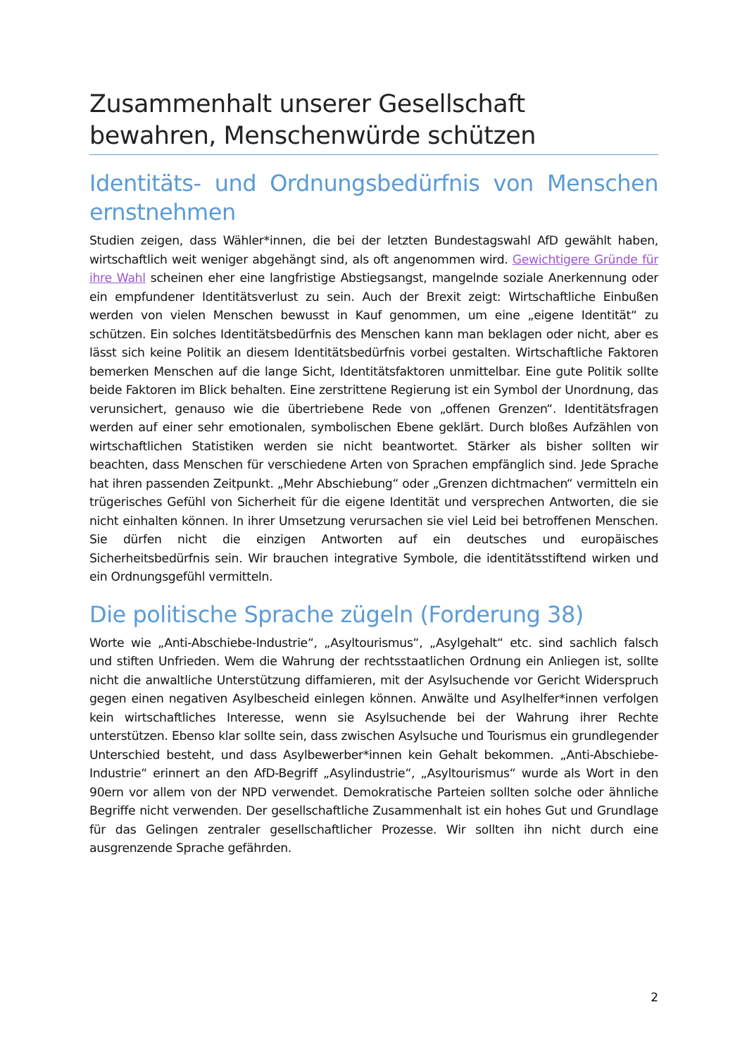Zusammenhalt unserer Gesellschaft bewahren, Menschenwürde schützen
Identitäts- und Ordnungsbedürfnis von Menschen ernstnehmen
Studien zeigen, dass Wähler*innen, die bei der letzten Bundestagswahl AfD gewählt haben, wirtschaftlich weit weniger abgehängt sind, als oft angenommen wird. Gewichtigere Gründe für ihre Wahl scheinen eher eine langfristige Abstiegsangst, mangelnde soziale Anerkennung oder ein empfundener Identitätsverlust zu sein. Auch der Brexit zeigt: Wirtschaftliche Einbußen werden von vielen Menschen bewusst in Kauf genommen, um eine „eigene Identität“ zu schützen. Ein solches Identitätsbedürfnis des Menschen kann man beklagen oder nicht, aber es lässt sich keine Politik an diesem Identitätsbedürfnis vorbei gestalten. Wirtschaftliche Faktoren bemerken Menschen auf die lange Sicht, Identitätsfaktoren unmittelbar. Eine gute Politik sollte beide Faktoren im Blick behalten. Eine zerstrittene Regierung ist ein Symbol der Unordnung, das verunsichert, genauso wie die übertriebene Rede von „offenen Grenzen“. Identitätsfragen werden auf einer sehr emotionalen, symbolischen Ebene geklärt. Durch bloßes Aufzählen von wirtschaftlichen Statistiken werden sie nicht beantwortet. Stärker als bisher sollten wir beachten, dass Menschen für verschiedene Arten von Sprachen empfänglich sind. Jede Sprache hat ihren passenden Zeitpunkt. „Mehr Abschiebung“ oder „Grenzen dichtmachen“ vermitteln ein trügerisches Gefühl von Sicherheit für die eigene Identität und versprechen Antworten, die sie nicht einhalten können. In ihrer Umsetzung verursachen sie viel Leid bei betroffenen Menschen. Sie dürfen nicht die einzigen Antworten auf ein deutsches und europäisches Sicherheitsbedürfnis sein. Wir brauchen integrative Symbole, die identitätsstiftend wirken und ein Ordnungsgefühl vermitteln.
Die politische Sprache zügeln (Forderung 38)
Worte wie „Anti-Abschiebe-Industrie“, „Asyltourismus“, „Asylgehalt“ etc. sind sachlich falsch und stiften Unfrieden. Wem die Wahrung der rechtsstaatlichen Ordnung ein Anliegen ist, sollte nicht die anwaltliche Unterstützung diffamieren, mit der Asylsuchende vor Gericht Widerspruch gegen einen negativen Asylbescheid einlegen können. Anwälte und Asylhelfer*innen verfolgen kein wirtschaftliches Interesse, wenn sie Asylsuchende bei der Wahrung ihrer Rechte unterstützen. Ebenso klar sollte sein, dass zwischen Asylsuche und Tourismus ein grundlegender Unterschied besteht, und dass Asylbewerber*innen kein Gehalt bekommen. „Anti-Abschiebe-Industrie“ erinnert an den AfD-Begriff „Asylindustrie“, „Asyltourismus“ wurde als Wort in den 90ern vor allem von der NPD verwendet. Demokratische Parteien sollten solche oder ähnliche Begriffe nicht verwenden. Der gesellschaftliche Zusammenhalt ist ein hohes Gut und Grundlage für das Gelingen zentraler gesellschaftlicher Prozesse. Wir sollten ihn nicht durch eine ausgrenzende Sprache gefährden.
2